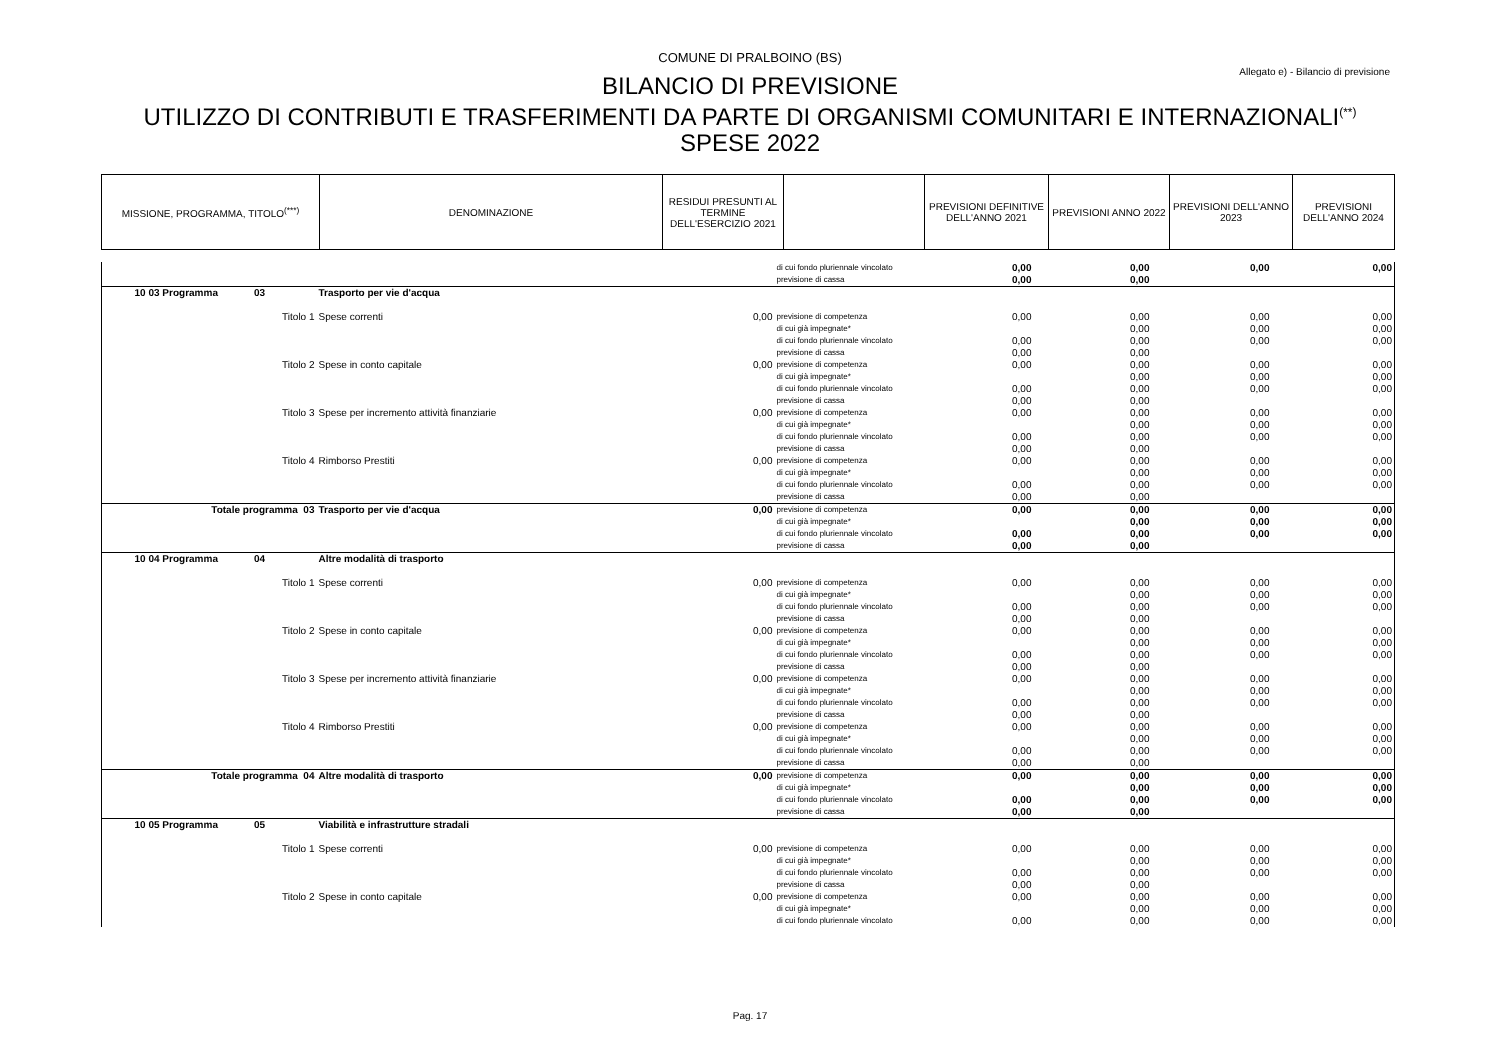COMUNE DI PRALBOINO (BS)
Allegato e) - Bilancio di previsione
BILANCIO DI PREVISIONE
UTILIZZO DI CONTRIBUTI E TRASFERIMENTI DA PARTE DI ORGANISMI COMUNITARI E INTERNAZIONALI<sup>(**)</sup>
SPESE 2022
| MISSIONE, PROGRAMMA, TITOLO<sup>(***)</sup> | DENOMINAZIONE | RESIDUI PRESUNTI AL TERMINE DELL'ESERCIZIO 2021 | | PREVISIONI DEFINITIVE DELL'ANNO 2021 | PREVISIONI ANNO 2022 | PREVISIONI DELL'ANNO 2023 | PREVISIONI DELL'ANNO 2024 |
| | | | di cui fondo pluriennale vincolato | 0,00 | 0,00 | 0,00 | 0,00 |
| | | | previsione di cassa | 0,00 | 0,00 | | |
| 10 03 Programma 03 | Trasporto per vie d'acqua | | | | | | |
| Titolo 1 | Spese correnti | 0,00 | previsione di competenza | 0,00 | 0,00 | 0,00 | 0,00 |
| | | | di cui già impegnate* | | 0,00 | 0,00 | 0,00 |
| | | | di cui fondo pluriennale vincolato | 0,00 | 0,00 | 0,00 | 0,00 |
| | | | previsione di cassa | 0,00 | 0,00 | | |
| Titolo 2 | Spese in conto capitale | 0,00 | previsione di competenza | 0,00 | 0,00 | 0,00 | 0,00 |
| | | | di cui già impegnate* | | 0,00 | 0,00 | 0,00 |
| | | | di cui fondo pluriennale vincolato | 0,00 | 0,00 | 0,00 | 0,00 |
| | | | previsione di cassa | 0,00 | 0,00 | | |
| Titolo 3 | Spese per incremento attività finanziarie | 0,00 | previsione di competenza | 0,00 | 0,00 | 0,00 | 0,00 |
| | | | di cui già impegnate* | | 0,00 | 0,00 | 0,00 |
| | | | di cui fondo pluriennale vincolato | 0,00 | 0,00 | 0,00 | 0,00 |
| | | | previsione di cassa | 0,00 | 0,00 | | |
| Titolo 4 | Rimborso Prestiti | 0,00 | previsione di competenza | 0,00 | 0,00 | 0,00 | 0,00 |
| | | | di cui già impegnate* | | 0,00 | 0,00 | 0,00 |
| | | | di cui fondo pluriennale vincolato | 0,00 | 0,00 | 0,00 | 0,00 |
| | | | previsione di cassa | 0,00 | 0,00 | | |
| Totale programma 03 | Trasporto per vie d'acqua | 0,00 | previsione di competenza | 0,00 | 0,00 | 0,00 | 0,00 |
| | | | di cui già impegnate* | | 0,00 | 0,00 | 0,00 |
| | | | di cui fondo pluriennale vincolato | 0,00 | 0,00 | 0,00 | 0,00 |
| | | | previsione di cassa | 0,00 | 0,00 | | |
| 10 04 Programma 04 | Altre modalità di trasporto | | | | | | |
| Titolo 1 | Spese correnti | 0,00 | previsione di competenza | 0,00 | 0,00 | 0,00 | 0,00 |
| | | | di cui già impegnate* | | 0,00 | 0,00 | 0,00 |
| | | | di cui fondo pluriennale vincolato | 0,00 | 0,00 | 0,00 | 0,00 |
| | | | previsione di cassa | 0,00 | 0,00 | | |
| Titolo 2 | Spese in conto capitale | 0,00 | previsione di competenza | 0,00 | 0,00 | 0,00 | 0,00 |
| | | | di cui già impegnate* | | 0,00 | 0,00 | 0,00 |
| | | | di cui fondo pluriennale vincolato | 0,00 | 0,00 | 0,00 | 0,00 |
| | | | previsione di cassa | 0,00 | 0,00 | | |
| Titolo 3 | Spese per incremento attività finanziarie | 0,00 | previsione di competenza | 0,00 | 0,00 | 0,00 | 0,00 |
| | | | di cui già impegnate* | | 0,00 | 0,00 | 0,00 |
| | | | di cui fondo pluriennale vincolato | 0,00 | 0,00 | 0,00 | 0,00 |
| | | | previsione di cassa | 0,00 | 0,00 | | |
| Titolo 4 | Rimborso Prestiti | 0,00 | previsione di competenza | 0,00 | 0,00 | 0,00 | 0,00 |
| | | | di cui già impegnate* | | 0,00 | 0,00 | 0,00 |
| | | | di cui fondo pluriennale vincolato | 0,00 | 0,00 | 0,00 | 0,00 |
| | | | previsione di cassa | 0,00 | 0,00 | | |
| Totale programma 04 | Altre modalità di trasporto | 0,00 | previsione di competenza | 0,00 | 0,00 | 0,00 | 0,00 |
| | | | di cui già impegnate* | | 0,00 | 0,00 | 0,00 |
| | | | di cui fondo pluriennale vincolato | 0,00 | 0,00 | 0,00 | 0,00 |
| | | | previsione di cassa | 0,00 | 0,00 | | |
| 10 05 Programma 05 | Viabilità e infrastrutture stradali | | | | | | |
| Titolo 1 | Spese correnti | 0,00 | previsione di competenza | 0,00 | 0,00 | 0,00 | 0,00 |
| | | | di cui già impegnate* | | 0,00 | 0,00 | 0,00 |
| | | | di cui fondo pluriennale vincolato | 0,00 | 0,00 | 0,00 | 0,00 |
| | | | previsione di cassa | 0,00 | 0,00 | | |
| Titolo 2 | Spese in conto capitale | 0,00 | previsione di competenza | 0,00 | 0,00 | 0,00 | 0,00 |
| | | | di cui già impegnate* | | 0,00 | 0,00 | 0,00 |
| | | | di cui fondo pluriennale vincolato | 0,00 | 0,00 | 0,00 | 0,00 |
Pag. 17